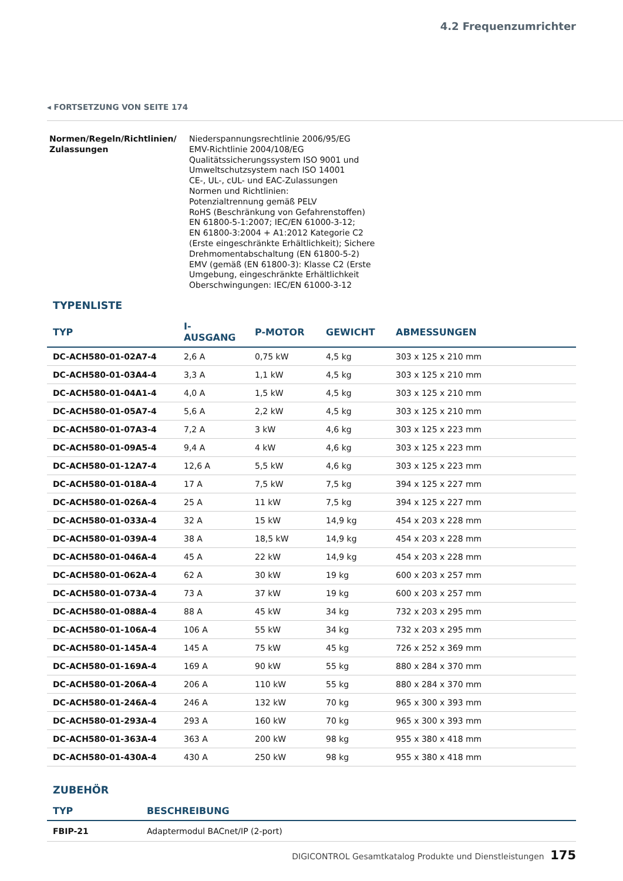4.2 Frequenzumrichter
◂ FORTSETZUNG VON SEITE 174
Normen/Regeln/Richtlinien/
Zulassungen
Niederspannungsrechtlinie 2006/95/EG
EMV-Richtlinie 2004/108/EG
Qualitätssicherungssystem ISO 9001 und
Umweltschutzsystem nach ISO 14001
CE-, UL-, cUL- und EAC-Zulassungen
Normen und Richtlinien:
Potenzialtrennung gemäß PELV
RoHS (Beschränkung von Gefahrenstoffen)
EN 61800-5-1:2007; IEC/EN 61000-3-12;
EN 61800-3:2004 + A1:2012 Kategorie C2
(Erste eingeschränkte Erhältlichkeit); Sichere
Drehmomentabschaltung (EN 61800-5-2)
EMV (gemäß (EN 61800-3): Klasse C2 (Erste
Umgebung, eingeschränkte Erhältlichkeit
Oberschwingungen: IEC/EN 61000-3-12
TYPENLISTE
| TYP | I-AUSGANG | P-MOTOR | GEWICHT | ABMESSUNGEN |
| --- | --- | --- | --- | --- |
| DC-ACH580-01-02A7-4 | 2,6 A | 0,75 kW | 4,5 kg | 303 x 125 x 210 mm |
| DC-ACH580-01-03A4-4 | 3,3 A | 1,1 kW | 4,5 kg | 303 x 125 x 210 mm |
| DC-ACH580-01-04A1-4 | 4,0 A | 1,5 kW | 4,5 kg | 303 x 125 x 210 mm |
| DC-ACH580-01-05A7-4 | 5,6 A | 2,2 kW | 4,5 kg | 303 x 125 x 210 mm |
| DC-ACH580-01-07A3-4 | 7,2 A | 3 kW | 4,6 kg | 303 x 125 x 223 mm |
| DC-ACH580-01-09A5-4 | 9,4 A | 4 kW | 4,6 kg | 303 x 125 x 223 mm |
| DC-ACH580-01-12A7-4 | 12,6 A | 5,5 kW | 4,6 kg | 303 x 125 x 223 mm |
| DC-ACH580-01-018A-4 | 17 A | 7,5 kW | 7,5 kg | 394 x 125 x 227 mm |
| DC-ACH580-01-026A-4 | 25 A | 11 kW | 7,5 kg | 394 x 125 x 227 mm |
| DC-ACH580-01-033A-4 | 32 A | 15 kW | 14,9 kg | 454 x 203 x 228 mm |
| DC-ACH580-01-039A-4 | 38 A | 18,5 kW | 14,9 kg | 454 x 203 x 228 mm |
| DC-ACH580-01-046A-4 | 45 A | 22 kW | 14,9 kg | 454 x 203 x 228 mm |
| DC-ACH580-01-062A-4 | 62 A | 30 kW | 19 kg | 600 x 203 x 257 mm |
| DC-ACH580-01-073A-4 | 73 A | 37 kW | 19 kg | 600 x 203 x 257 mm |
| DC-ACH580-01-088A-4 | 88 A | 45 kW | 34 kg | 732 x 203 x 295 mm |
| DC-ACH580-01-106A-4 | 106 A | 55 kW | 34 kg | 732 x 203 x 295 mm |
| DC-ACH580-01-145A-4 | 145 A | 75 kW | 45 kg | 726 x 252 x 369 mm |
| DC-ACH580-01-169A-4 | 169 A | 90 kW | 55 kg | 880 x 284 x 370 mm |
| DC-ACH580-01-206A-4 | 206 A | 110 kW | 55 kg | 880 x 284 x 370 mm |
| DC-ACH580-01-246A-4 | 246 A | 132 kW | 70 kg | 965 x 300 x 393 mm |
| DC-ACH580-01-293A-4 | 293 A | 160 kW | 70 kg | 965 x 300 x 393 mm |
| DC-ACH580-01-363A-4 | 363 A | 200 kW | 98 kg | 955 x 380 x 418 mm |
| DC-ACH580-01-430A-4 | 430 A | 250 kW | 98 kg | 955 x 380 x 418 mm |
ZUBEHÖR
| TYP | BESCHREIBUNG |
| --- | --- |
| FBIP-21 | Adaptermodul BACnet/IP (2-port) |
DIGICONTROL Gesamtkatalog Produkte und Dienstleistungen 175